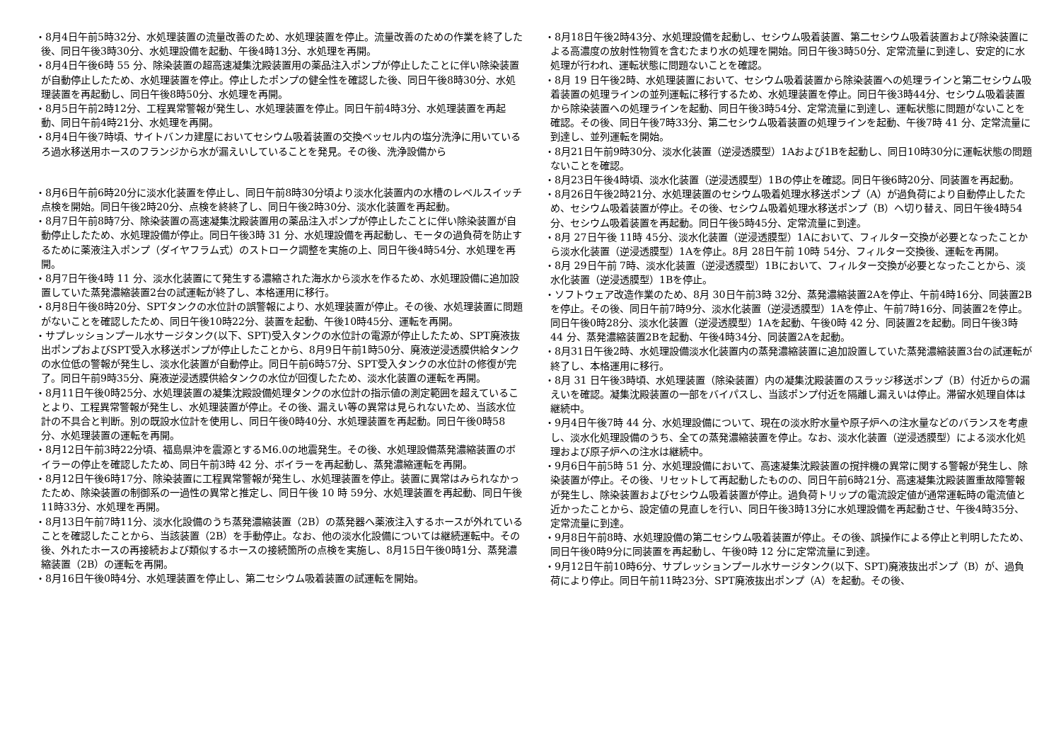・8月4日午前5時32分、水処理装置の流量改善のため、水処理装置を停止。流量改善のための作業を終了した後、同日午後3時30分、水処理設備を起動、午後4時13分、水処理を再開。
・8月4日午後6時 55 分、除染装置の超高速凝集沈殿装置用の薬品注入ポンプが停止したことに伴い除染装置が自動停止したため、水処理装置を停止。停止したポンプの健全性を確認した後、同日午後8時30分、水処理装置を再起動し、同日午後8時50分、水処理を再開。
・8月5日午前2時12分、工程異常警報が発生し、水処理装置を停止。同日午前4時3分、水処理装置を再起動、同日午前4時21分、水処理を再開。
・8月4日午後7時頃、サイトバンカ建屋においてセシウム吸着装置の交換ベッセル内の塩分洗浄に用いているろ過水移送用ホースのフランジから水が漏えいしていることを発見。その後、洗浄設備から
・8月6日午前6時20分に淡水化装置を停止し、同日午前8時30分頃より淡水化装置内の水槽のレベルスイッチ点検を開始。同日午後2時20分、点検を終終了し、同日午後2時30分、淡水化装置を再起動。
・8月7日午前8時7分、除染装置の高速凝集沈殿装置用の薬品注入ポンプが停止したことに伴い除染装置が自動停止したため、水処理設備が停止。同日午後3時 31 分、水処理設備を再起動し、モータの過負荷を防止するために薬液注入ポンプ（ダイヤフラム式）のストローク調整を実施の上、同日午後4時54分、水処理を再開。
・8月7日午後4時 11 分、淡水化装置にて発生する濃縮された海水から淡水を作るため、水処理設備に追加設置していた蒸発濃縮装置2台の試運転が終了し、本格運用に移行。
・8月8日午後8時20分、SPTタンクの水位計の誤警報により、水処理装置が停止。その後、水処理装置に問題がないことを確認したため、同日午後10時22分、装置を起動、午後10時45分、運転を再開。
・サプレッションプール水サージタンク(以下、SPT)受入タンクの水位計の電源が停止したため、SPT廃液抜出ポンプおよびSPT受入水移送ポンプが停止したことから、8月9日午前1時50分、廃液逆浸透膜供給タンクの水位低の警報が発生し、淡水化装置が自動停止。同日午前6時57分、SPT受入タンクの水位計の修復が完了。同日午前9時35分、廃液逆浸透膜供給タンクの水位が回復したため、淡水化装置の運転を再開。
・8月11日午後0時25分、水処理装置の凝集沈殿設備処理タンクの水位計の指示値の測定範囲を超えていることより、工程異常警報が発生し、水処理装置が停止。その後、漏えい等の異常は見られないため、当該水位計の不具合と判断。別の既設水位計を使用し、同日午後0時40分、水処理装置を再起動。同日午後0時58分、水処理装置の運転を再開。
・8月12日午前3時22分頃、福島県沖を震源とするM6.0の地震発生。その後、水処理設備蒸発濃縮装置のボイラーの停止を確認したため、同日午前3時 42 分、ボイラーを再起動し、蒸発濃縮運転を再開。
・8月12日午後6時17分、除染装置に工程異常警報が発生し、水処理装置を停止。装置に異常はみられなかったため、除染装置の制御系の一過性の異常と推定し、同日午後 10 時 59分、水処理装置を再起動、同日午後11時33分、水処理を再開。
・8月13日午前7時11分、淡水化設備のうち蒸発濃縮装置（2B）の蒸発器へ薬液注入するホースが外れていることを確認したことから、当該装置（2B）を手動停止。なお、他の淡水化設備については継続運転中。その後、外れたホースの再接続および類似するホースの接続箇所の点検を実施し、8月15日午後0時1分、蒸発濃縮装置（2B）の運転を再開。
・8月16日午後0時4分、水処理装置を停止し、第二セシウム吸着装置の試運転を開始。
・8月18日午後2時43分、水処理設備を起動し、セシウム吸着装置、第二セシウム吸着装置および除染装置による高濃度の放射性物質を含むたまり水の処理を開始。同日午後3時50分、定常流量に到達し、安定的に水処理が行われ、運転状態に問題ないことを確認。
・8月 19 日午後2時、水処理装置において、セシウム吸着装置から除染装置への処理ラインと第二セシウム吸着装置の処理ラインの並列運転に移行するため、水処理装置を停止。同日午後3時44分、セシウム吸着装置から除染装置への処理ラインを起動、同日午後3時54分、定常流量に到達し、運転状態に問題がないことを確認。その後、同日午後7時33分、第二セシウム吸着装置の処理ラインを起動、午後7時 41 分、定常流量に到達し、並列運転を開始。
・8月21日午前9時30分、淡水化装置（逆浸透膜型）1Aおよび1Bを起動し、同日10時30分に運転状態の問題ないことを確認。
・8月23日午後4時頃、淡水化装置（逆浸透膜型）1Bの停止を確認。同日午後6時20分、同装置を再起動。
・8月26日午後2時21分、水処理装置のセシウム吸着処理水移送ポンプ（A）が過負荷により自動停止したため、セシウム吸着装置が停止。その後、セシウム吸着処理水移送ポンプ（B）へ切り替え、同日午後4時54分、セシウム吸着装置を再起動。同日午後5時45分、定常流量に到達。
・8月 27日午後 11時 45分、淡水化装置（逆浸透膜型）1Aにおいて、フィルター交換が必要となったことから淡水化装置（逆浸透膜型）1Aを停止。8月 28日午前 10時 54分、フィルター交換後、運転を再開。
・8月 29日午前 7時、淡水化装置（逆浸透膜型）1Bにおいて、フィルター交換が必要となったことから、淡水化装置（逆浸透膜型）1Bを停止。
・ソフトウェア改造作業のため、8月 30日午前3時 32分、蒸発濃縮装置2Aを停止、午前4時16分、同装置2Bを停止。その後、同日午前7時9分、淡水化装置（逆浸透膜型）1Aを停止、午前7時16分、同装置2を停止。同日午後0時28分、淡水化装置（逆浸透膜型）1Aを起動、午後0時 42 分、同装置2を起動。同日午後3時 44 分、蒸発濃縮装置2Bを起動、午後4時34分、同装置2Aを起動。
・8月31日午後2時、水処理設備淡水化装置内の蒸発濃縮装置に追加設置していた蒸発濃縮装置3台の試運転が終了し、本格運用に移行。
・8月 31 日午後3時頃、水処理装置（除染装置）内の凝集沈殿装置のスラッジ移送ポンプ（B）付近からの漏えいを確認。凝集沈殿装置の一部をバイパスし、当該ポンプ付近を隔離し漏えいは停止。滞留水処理自体は継続中。
・9月4日午後7時 44 分、水処理設備について、現在の淡水貯水量や原子炉への注水量などのバランスを考慮し、淡水化処理設備のうち、全ての蒸発濃縮装置を停止。なお、淡水化装置（逆浸透膜型）による淡水化処理および原子炉への注水は継続中。
・9月6日午前5時 51 分、水処理設備において、高速凝集沈殿装置の撹拌機の異常に関する警報が発生し、除染装置が停止。その後、リセットして再起動したものの、同日午前6時21分、高速凝集沈殿装置重故障警報が発生し、除染装置およびセシウム吸着装置が停止。過負荷トリップの電流設定値が通常運転時の電流値と近かったことから、設定値の見直しを行い、同日午後3時13分に水処理設備を再起動させ、午後4時35分、定常流量に到達。
・9月8日午前8時、水処理設備の第二セシウム吸着装置が停止。その後、誤操作による停止と判明したため、同日午後0時9分に同装置を再起動し、午後0時 12 分に定常流量に到達。
・9月12日午前10時6分、サプレッションプール水サージタンク(以下、SPT)廃液抜出ポンプ（B）が、過負荷により停止。同日午前11時23分、SPT廃液抜出ポンプ（A）を起動。その後、